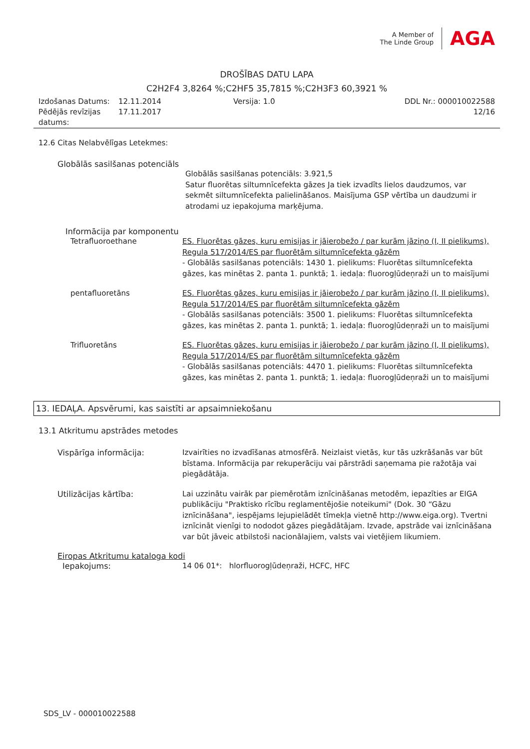A Member of
The Linde Group
AGA
DROŠĪBAS DATU LAPA
C2H2F4 3,8264 %;C2HF5 35,7815 %;C2H3F3 60,3921 %
Izdošanas Datums:
12.11.2014
Versija: 1.0
DDL Nr.: 000010022588
Pēdējās revīzijas datums:
17.11.2017
12/16
12.6 Citas Nelabvēlīgas Letekmes:
Globālās sasilšanas potenciāls
Globālās sasilšanas potenciāls: 3.921,5
Satur fluorētas siltumnīcefekta gāzes Ja tiek izvadīts lielos daudzumos, var sekmēt siltumnīcefekta palielināšanos. Maisījuma GSP vērtība un daudzumi ir atrodami uz iepakojuma marķējuma.
Informācija par komponentu
Tetrafluoroethane
ES. Fluorētas gāzes, kuru emisijas ir jāierobežo / par kurām jāziņo (I, II pielikums), Regula 517/2014/ES par fluorētām siltumnīcefekta gāzēm
- Globālās sasilšanas potenciāls: 1430 1. pielikums: Fluorētas siltumnīcefekta gāzes, kas minētas 2. panta 1. punktā; 1. iedaļa: fluorogļūdeņraži un to maisījumi
pentafluoretāns
ES. Fluorētas gāzes, kuru emisijas ir jāierobežo / par kurām jāziņo (I, II pielikums), Regula 517/2014/ES par fluorētām siltumnīcefekta gāzēm
- Globālās sasilšanas potenciāls: 3500 1. pielikums: Fluorētas siltumnīcefekta gāzes, kas minētas 2. panta 1. punktā; 1. iedaļa: fluorogļūdeņraži un to maisījumi
Trifluoretāns
ES. Fluorētas gāzes, kuru emisijas ir jāierobežo / par kurām jāziņo (I, II pielikums), Regula 517/2014/ES par fluorētām siltumnīcefekta gāzēm
- Globālās sasilšanas potenciāls: 4470 1. pielikums: Fluorētas siltumnīcefekta gāzes, kas minētas 2. panta 1. punktā; 1. iedaļa: fluorogļūdeņraži un to maisījumi
13. IEDAĻA. Apsvērumi, kas saistīti ar apsaimniekošanu
13.1 Atkritumu apstrādes metodes
Vispārīga informācija:
Izvairīties no izvadīšanas atmosfērā. Neizlaist vietās, kur tās uzkrāšanās var būt bīstama. Informācija par rekuperāciju vai pārstrādi saņemama pie ražotāja vai piegādātāja.
Utilizācijas kārtība:
Lai uzzinātu vairāk par piemērotām iznīcināšanas metodēm, iepazīties ar EIGA publikāciju "Praktisko rīcību reglamentējošie noteikumi" (Dok. 30 “Gāzu iznīcināšana", iespējams lejupielādēt tīmekļa vietnē http://www.eiga.org). Tvertni iznīcināt vienīgi to nododot gāzes piegādātājam. Izvade, apstrāde vai iznīcināšana var būt jāveic atbilstoši nacionālajiem, valsts vai vietējiem likumiem.
Eiropas Atkritumu kataloga kodi
Iepakojums:
14 06 01*: hlorfluorogļūdeņraži, HCFC, HFC
SDS_LV - 000010022588